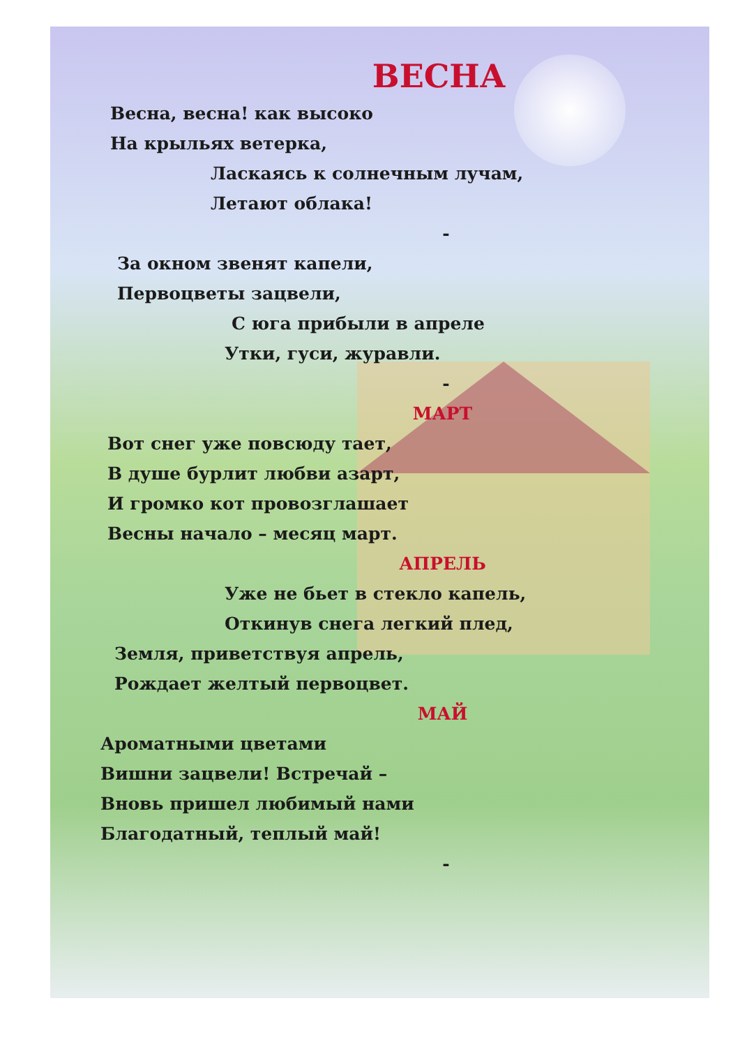ВЕСНА
Весна, весна! как высоко
На крыльях ветерка,
Ласкаясь к солнечным лучам,
Летают облака!
-
За окном звенят капели,
Первоцветы зацвели,
С юга прибыли в апреле
Утки, гуси, журавли.
-
МАРТ
Вот снег уже повсюду тает,
В душе бурлит любви азарт,
И громко кот провозглашает
Весны начало – месяц март.
АПРЕЛЬ
Уже не бьет в стекло капель,
Откинув снега легкий плед,
Земля, приветствуя апрель,
Рождает желтый первоцвет.
МАЙ
Ароматными цветами
Вишни зацвели! Встречай –
Вновь пришел любимый нами
Благодатный, теплый май!
-